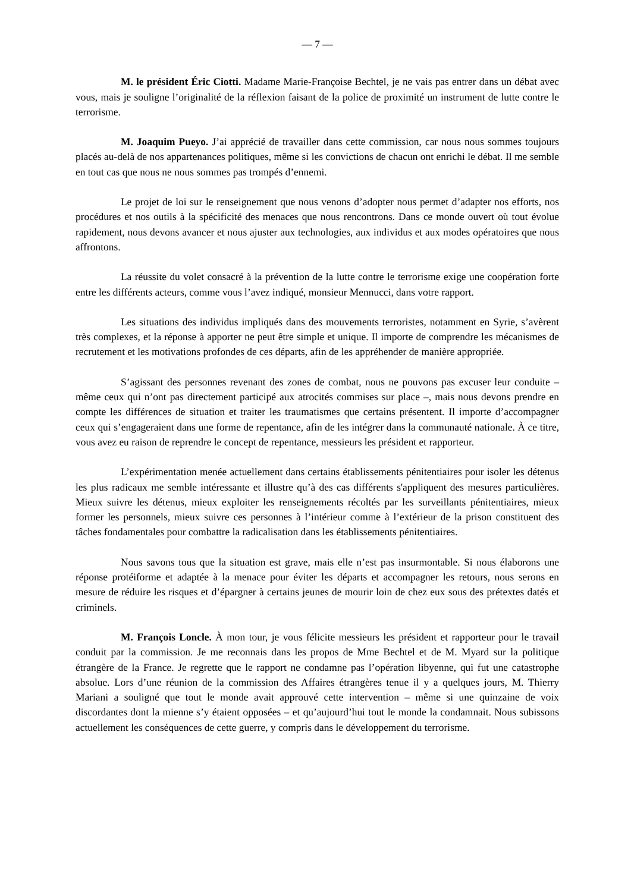— 7 —
M. le président Éric Ciotti. Madame Marie-Françoise Bechtel, je ne vais pas entrer dans un débat avec vous, mais je souligne l’originalité de la réflexion faisant de la police de proximité un instrument de lutte contre le terrorisme.
M. Joaquim Pueyo. J’ai apprécié de travailler dans cette commission, car nous nous sommes toujours placés au-delà de nos appartenances politiques, même si les convictions de chacun ont enrichi le débat. Il me semble en tout cas que nous ne nous sommes pas trompés d’ennemi.
Le projet de loi sur le renseignement que nous venons d’adopter nous permet d’adapter nos efforts, nos procédures et nos outils à la spécificité des menaces que nous rencontrons. Dans ce monde ouvert où tout évolue rapidement, nous devons avancer et nous ajuster aux technologies, aux individus et aux modes opératoires que nous affrontons.
La réussite du volet consacré à la prévention de la lutte contre le terrorisme exige une coopération forte entre les différents acteurs, comme vous l’avez indiqué, monsieur Mennucci, dans votre rapport.
Les situations des individus impliqués dans des mouvements terroristes, notamment en Syrie, s’avèrent très complexes, et la réponse à apporter ne peut être simple et unique. Il importe de comprendre les mécanismes de recrutement et les motivations profondes de ces départs, afin de les appréhender de manière appropriée.
S’agissant des personnes revenant des zones de combat, nous ne pouvons pas excuser leur conduite – même ceux qui n’ont pas directement participé aux atrocités commises sur place –, mais nous devons prendre en compte les différences de situation et traiter les traumatismes que certains présentent. Il importe d’accompagner ceux qui s’engageraient dans une forme de repentance, afin de les intégrer dans la communauté nationale. À ce titre, vous avez eu raison de reprendre le concept de repentance, messieurs les président et rapporteur.
L’expérimentation menée actuellement dans certains établissements pénitentiaires pour isoler les détenus les plus radicaux me semble intéressante et illustre qu’à des cas différents s'appliquent des mesures particulières. Mieux suivre les détenus, mieux exploiter les renseignements récoltés par les surveillants pénitentiaires, mieux former les personnels, mieux suivre ces personnes à l’intérieur comme à l’extérieur de la prison constituent des tâches fondamentales pour combattre la radicalisation dans les établissements pénitentiaires.
Nous savons tous que la situation est grave, mais elle n’est pas insurmontable. Si nous élaborons une réponse protéiforme et adaptée à la menace pour éviter les départs et accompagner les retours, nous serons en mesure de réduire les risques et d’épargner à certains jeunes de mourir loin de chez eux sous des prétextes datés et criminels.
M. François Loncle. À mon tour, je vous félicite messieurs les président et rapporteur pour le travail conduit par la commission. Je me reconnais dans les propos de Mme Bechtel et de M. Myard sur la politique étrangère de la France. Je regrette que le rapport ne condamne pas l’opération libyenne, qui fut une catastrophe absolue. Lors d’une réunion de la commission des Affaires étrangères tenue il y a quelques jours, M. Thierry Mariani a souligné que tout le monde avait approuvé cette intervention – même si une quinzaine de voix discordantes dont la mienne s’y étaient opposées – et qu’aujourd’hui tout le monde la condamnait. Nous subissons actuellement les conséquences de cette guerre, y compris dans le développement du terrorisme.